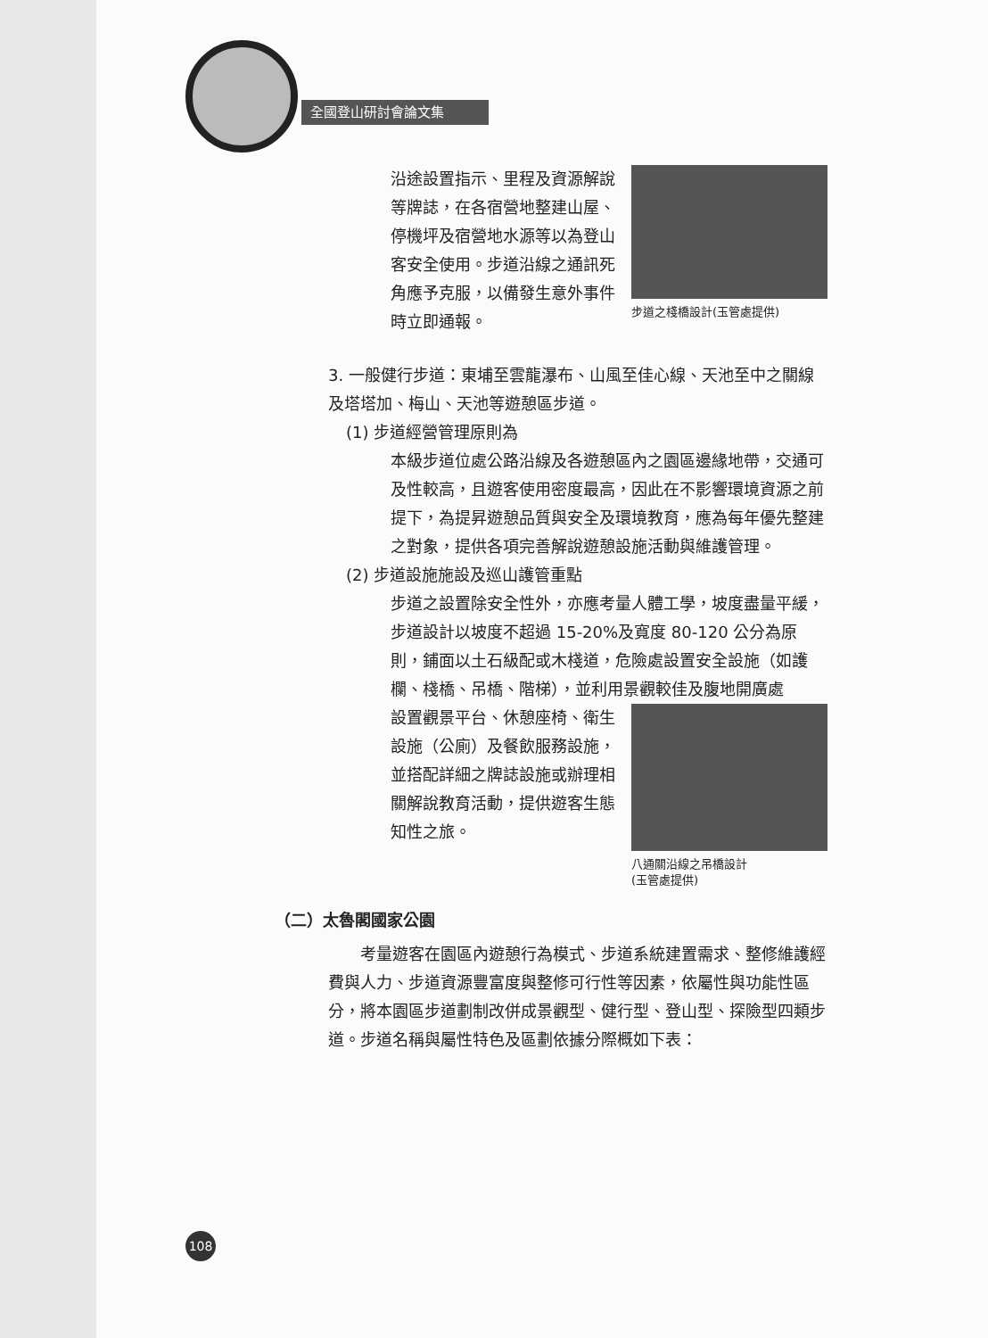全國登山研討會論文集
沿途設置指示、里程及資源解說等牌誌，在各宿營地整建山屋、停機坪及宿營地水源等以為登山客安全使用。步道沿線之通訊死角應予克服，以備發生意外事件時立即通報。
步道之棧橋設計(玉管處提供)
3. 一般健行步道：東埔至雲龍瀑布、山風至佳心線、天池至中之關線及塔塔加、梅山、天池等遊憩區步道。
(1) 步道經營管理原則為
本級步道位處公路沿線及各遊憩區內之園區邊緣地帶，交通可及性較高，且遊客使用密度最高，因此在不影響環境資源之前提下，為提昇遊憩品質與安全及環境教育，應為每年優先整建之對象，提供各項完善解說遊憩設施活動與維護管理。
(2) 步道設施施設及巡山護管重點
步道之設置除安全性外，亦應考量人體工學，坡度盡量平緩，步道設計以坡度不超過 15-20%及寬度 80-120 公分為原則，鋪面以土石級配或木棧道，危險處設置安全設施（如護欄、棧橋、吊橋、階梯），並利用景觀較佳及腹地開廣處
設置觀景平台、休憩座椅、衛生設施（公廁）及餐飲服務設施，並搭配詳細之牌誌設施或辦理相關解說教育活動，提供遊客生態知性之旅。
八通關沿線之吊橋設計
(玉管處提供)
（二）太魯閣國家公園
考量遊客在園區內遊憩行為模式、步道系統建置需求、整修維護經費與人力、步道資源豐富度與整修可行性等因素，依屬性與功能性區分，將本園區步道劃制改併成景觀型、健行型、登山型、探險型四類步道。步道名稱與屬性特色及區劃依據分際概如下表：
108